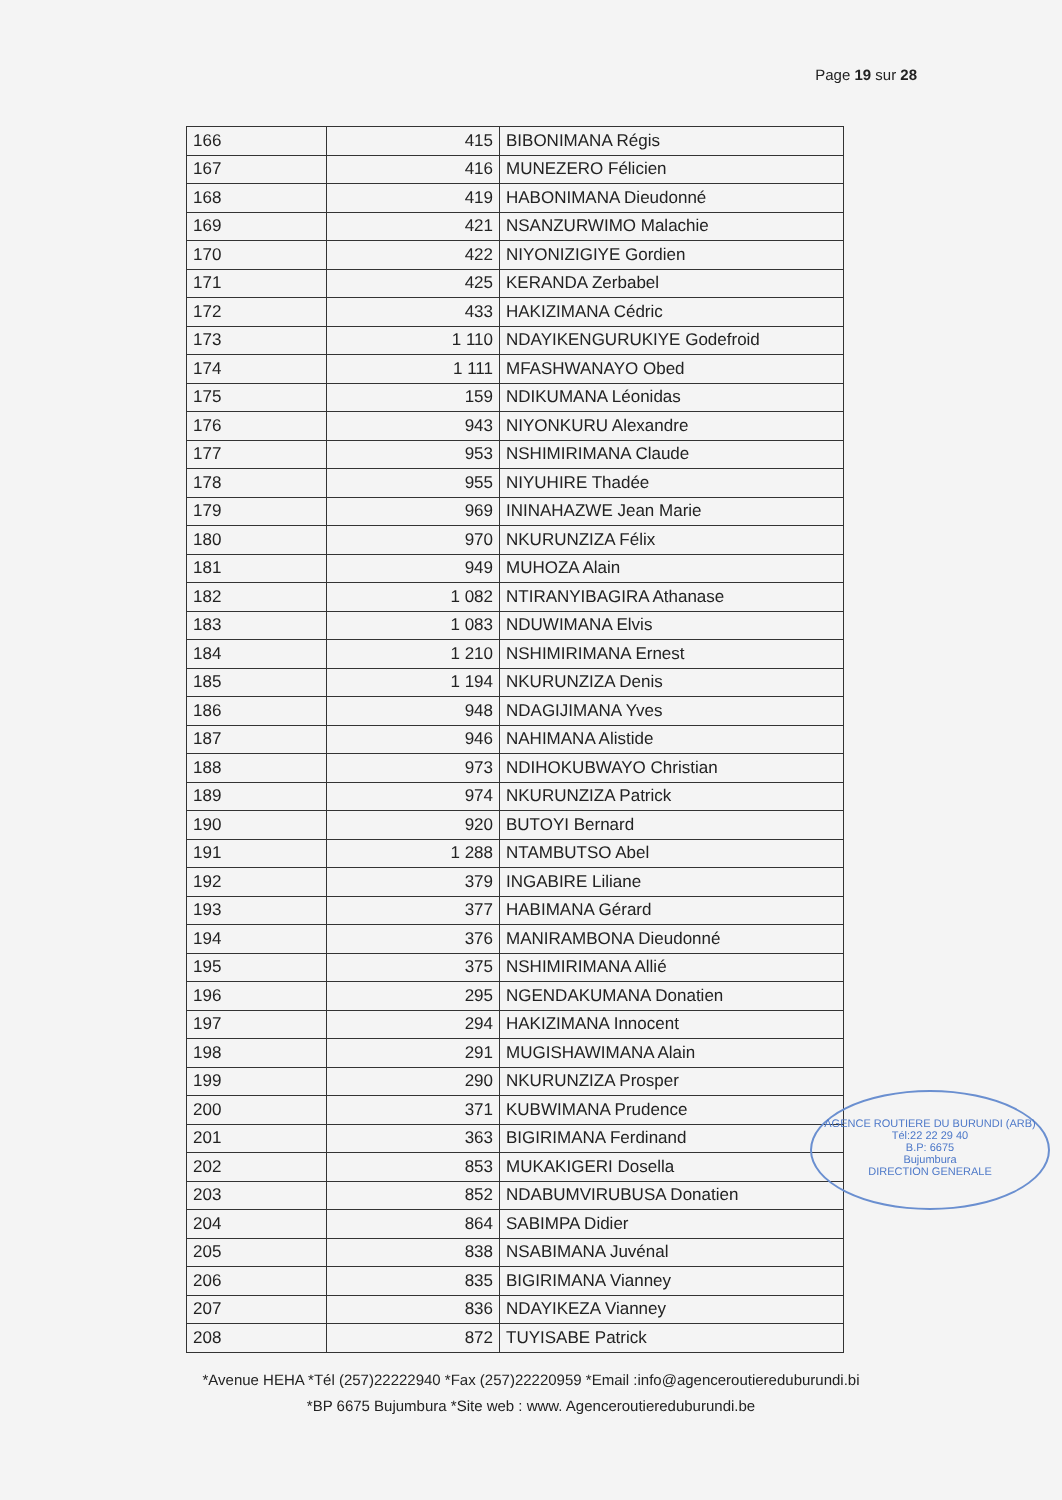Page 19 sur 28
| 166 | 415 | BIBONIMANA Régis |
| 167 | 416 | MUNEZERO Félicien |
| 168 | 419 | HABONIMANA Dieudonné |
| 169 | 421 | NSANZURWIMO Malachie |
| 170 | 422 | NIYONIZIGIYE Gordien |
| 171 | 425 | KERANDA Zerbabel |
| 172 | 433 | HAKIZIMANA Cédric |
| 173 | 1 110 | NDAYIKENGURUKIYE Godefroid |
| 174 | 1 111 | MFASHWANAYO Obed |
| 175 | 159 | NDIKUMANA Léonidas |
| 176 | 943 | NIYONKURU Alexandre |
| 177 | 953 | NSHIMIRIMANA Claude |
| 178 | 955 | NIYUHIRE Thadée |
| 179 | 969 | ININAHAZWE Jean Marie |
| 180 | 970 | NKURUNZIZA Félix |
| 181 | 949 | MUHOZA Alain |
| 182 | 1 082 | NTIRANYIBAGIRA Athanase |
| 183 | 1 083 | NDUWIMANA Elvis |
| 184 | 1 210 | NSHIMIRIMANA Ernest |
| 185 | 1 194 | NKURUNZIZA Denis |
| 186 | 948 | NDAGIJIMANA Yves |
| 187 | 946 | NAHIMANA Alistide |
| 188 | 973 | NDIHOKUBWAYO Christian |
| 189 | 974 | NKURUNZIZA Patrick |
| 190 | 920 | BUTOYI Bernard |
| 191 | 1 288 | NTAMBUTSO Abel |
| 192 | 379 | INGABIRE Liliane |
| 193 | 377 | HABIMANA Gérard |
| 194 | 376 | MANIRAMBONA Dieudonné |
| 195 | 375 | NSHIMIRIMANA Allié |
| 196 | 295 | NGENDAKUMANA Donatien |
| 197 | 294 | HAKIZIMANA Innocent |
| 198 | 291 | MUGISHAWIMANA Alain |
| 199 | 290 | NKURUNZIZA Prosper |
| 200 | 371 | KUBWIMANA Prudence |
| 201 | 363 | BIGIRIMANA Ferdinand |
| 202 | 853 | MUKAKIGERI Dosella |
| 203 | 852 | NDABUMVIRUBUSA Donatien |
| 204 | 864 | SABIMPA Didier |
| 205 | 838 | NSABIMANA Juvénal |
| 206 | 835 | BIGIRIMANA Vianney |
| 207 | 836 | NDAYIKEZA Vianney |
| 208 | 872 | TUYISABE Patrick |
AGENCE ROUTIERE DU BURUNDI (ARB)
Tél:22 22 29 40
B.P: 6675
Bujumbura
DIRECTION GENERALE
*Avenue HEHA *Tél (257)22222940 *Fax (257)22220959 *Email :info@agenceroutiereduburundi.bi
*BP 6675 Bujumbura *Site web : www. Agenceroutiereduburundi.be